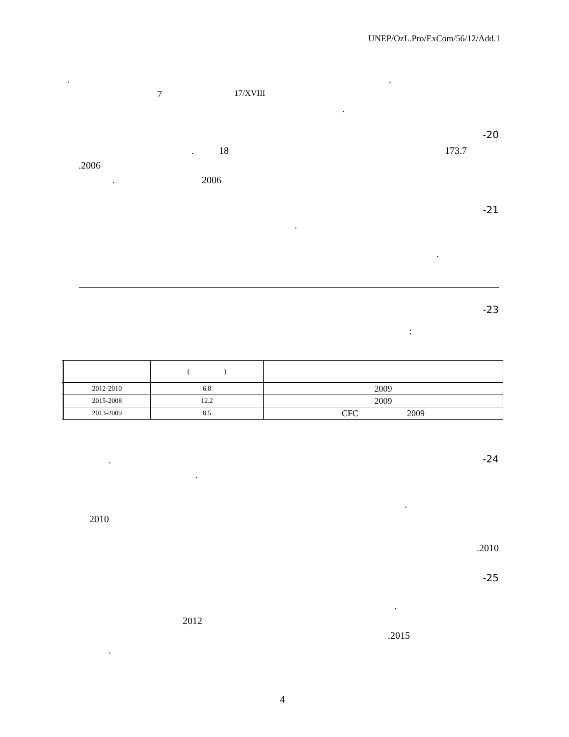UNEP/OzL.Pro/ExCom/56/12/Add.1
. .
7 17/XVIII
.
-20
. 18 173.7
.2006
. 2006
-21
.
.
-23
:
| | | ( ) | |
| --- | --- | --- | --- |
| | 2012-2010 | 6.8 | 2009 |
| | 2015-2008 | 12.2 | 2009 |
| | 2013-2009 | 8.5 | CFC 2009 |
-24 .
.
.
2010
.2010
-25
.
2012
.2015
.
4